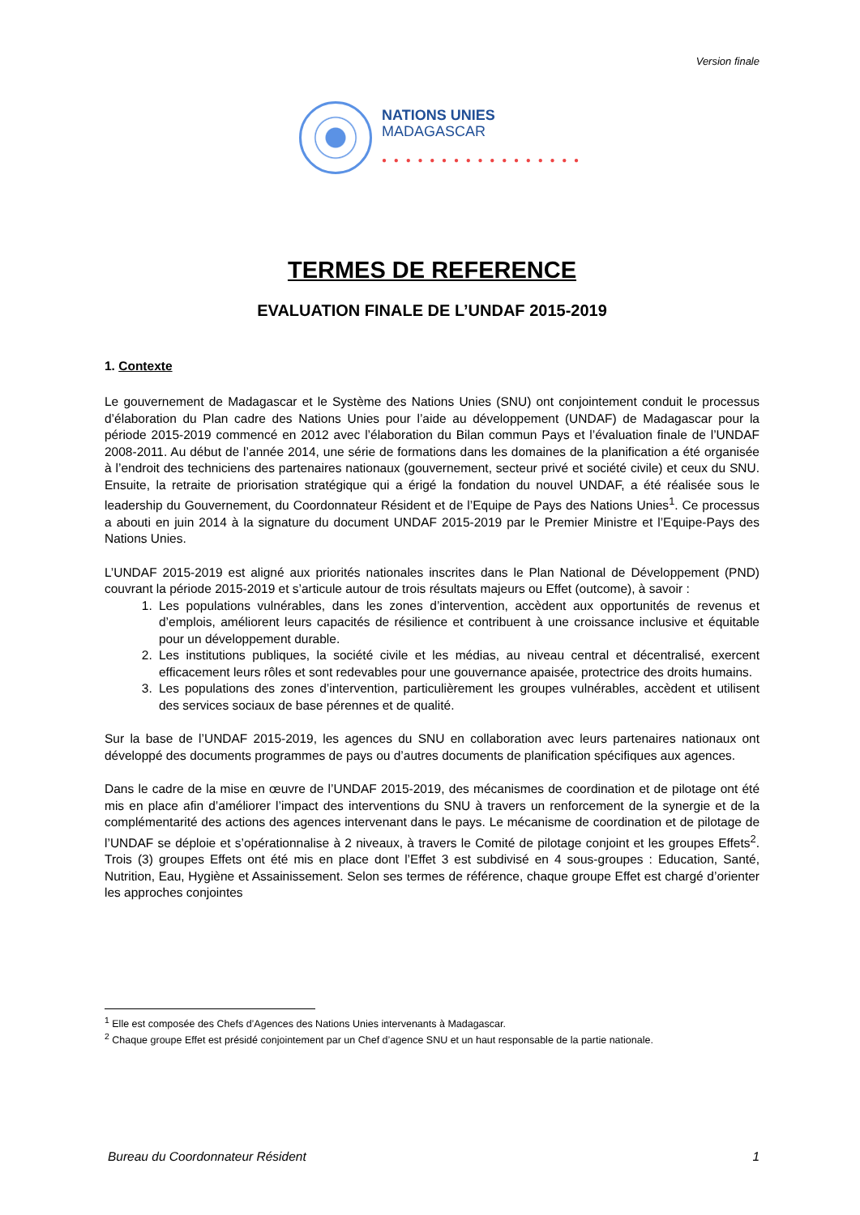Version finale
NATIONS UNIES
MADAGASCAR
● ● ● ● ● ● ● ● ● ● ● ● ● ● ● ● ●
TERMES DE REFERENCE
EVALUATION FINALE DE L’UNDAF 2015-2019
1. Contexte
Le gouvernement de Madagascar et le Système des Nations Unies (SNU) ont conjointement conduit le processus d’élaboration du Plan cadre des Nations Unies pour l’aide au développement (UNDAF) de Madagascar pour la période 2015-2019 commencé en 2012 avec l’élaboration du Bilan commun Pays et l’évaluation finale de l’UNDAF 2008-2011. Au début de l’année 2014, une série de formations dans les domaines de la planification a été organisée à l’endroit des techniciens des partenaires nationaux (gouvernement, secteur privé et société civile) et ceux du SNU. Ensuite, la retraite de priorisation stratégique qui a érigé la fondation du nouvel UNDAF, a été réalisée sous le leadership du Gouvernement, du Coordonnateur Résident et de l’Equipe de Pays des Nations Unies<sup>1</sup>. Ce processus a abouti en juin 2014 à la signature du document UNDAF 2015-2019 par le Premier Ministre et l’Equipe-Pays des Nations Unies.
L’UNDAF 2015-2019 est aligné aux priorités nationales inscrites dans le Plan National de Développement (PND) couvrant la période 2015-2019 et s’articule autour de trois résultats majeurs ou Effet (outcome), à savoir :
1. Les populations vulnérables, dans les zones d’intervention, accèdent aux opportunités de revenus et d’emplois, améliorent leurs capacités de résilience et contribuent à une croissance inclusive et équitable pour un développement durable.
2. Les institutions publiques, la société civile et les médias, au niveau central et décentralisé, exercent efficacement leurs rôles et sont redevables pour une gouvernance apaisée, protectrice des droits humains.
3. Les populations des zones d’intervention, particulièrement les groupes vulnérables, accèdent et utilisent des services sociaux de base pérennes et de qualité.
Sur la base de l’UNDAF 2015-2019, les agences du SNU en collaboration avec leurs partenaires nationaux ont développé des documents programmes de pays ou d’autres documents de planification spécifiques aux agences.
Dans le cadre de la mise en œuvre de l’UNDAF 2015-2019, des mécanismes de coordination et de pilotage ont été mis en place afin d’améliorer l’impact des interventions du SNU à travers un renforcement de la synergie et de la complémentarité des actions des agences intervenant dans le pays. Le mécanisme de coordination et de pilotage de l’UNDAF se déploie et s’opérationnalise à 2 niveaux, à travers le Comité de pilotage conjoint et les groupes Effets<sup>2</sup>. Trois (3) groupes Effets ont été mis en place dont l’Effet 3 est subdivisé en 4 sous-groupes : Education, Santé, Nutrition, Eau, Hygiène et Assainissement. Selon ses termes de référence, chaque groupe Effet est chargé d’orienter les approches conjointes
<sup>1</sup> Elle est composée des Chefs d’Agences des Nations Unies intervenants à Madagascar.
<sup>2</sup> Chaque groupe Effet est présidé conjointement par un Chef d’agence SNU et un haut responsable de la partie nationale.
Bureau du Coordonnateur Résident 1